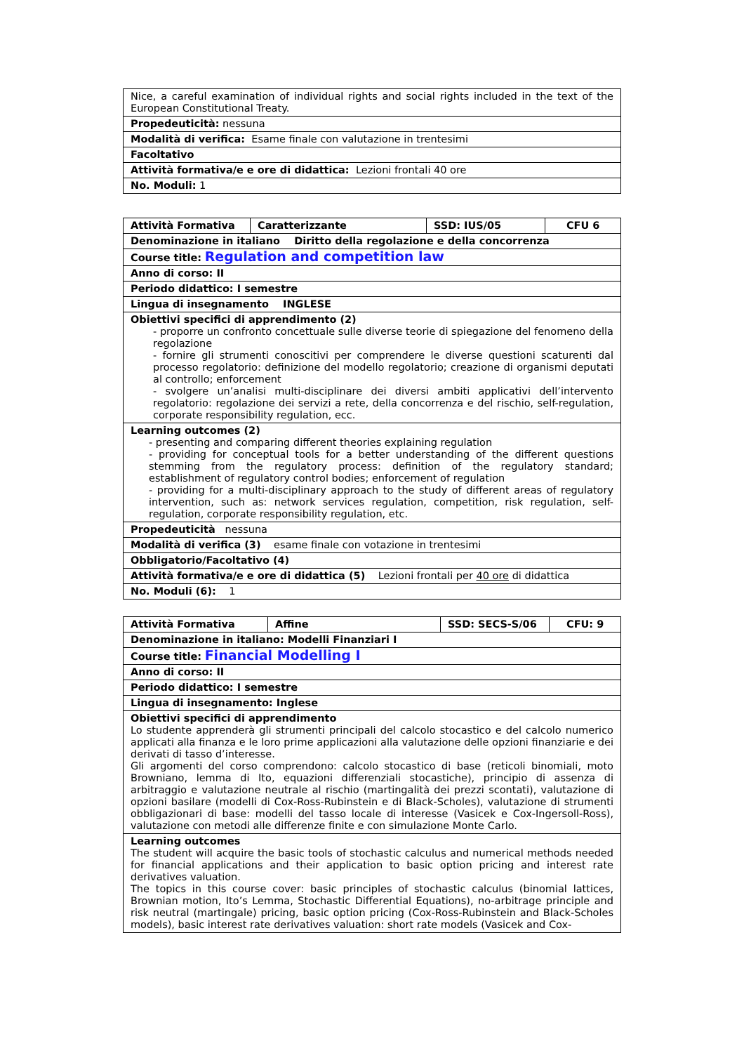| Nice, a careful examination of individual rights and social rights included in the text of the European Constitutional Treaty. |
| Propedeuticità: nessuna |
| Modalità di verifica: Esame finale con valutazione in trentesimi |
| Facoltativo |
| Attività formativa/e e ore di didattica: Lezioni frontali 40 ore |
| No. Moduli: 1 |
| Attività Formativa | Caratterizzante | SSD: IUS/05 | CFU 6 |
| Denominazione in italiano Diritto della regolazione e della concorrenza | | | |
| Course title: Regulation and competition law | | | |
| Anno di corso: II | | | |
| Periodo didattico: I semestre | | | |
| Lingua di insegnamento INGLESE | | | |
| Obiettivi specifici di apprendimento (2) - proporre un confronto concettuale sulle diverse teorie di spiegazione del fenomeno della regolazione - fornire gli strumenti conoscitivi per comprendere le diverse questioni scaturenti dal processo regolatorio: definizione del modello regolatorio; creazione di organismi deputati al controllo; enforcement - svolgere un’analisi multi-disciplinare dei diversi ambiti applicativi dell’intervento regolatorio: regolazione dei servizi a rete, della concorrenza e del rischio, self-regulation, corporate responsibility regulation, ecc. | | | |
| Learning outcomes (2) - presenting and comparing different theories explaining regulation - providing for conceptual tools for a better understanding of the different questions stemming from the regulatory process: definition of the regulatory standard; establishment of regulatory control bodies; enforcement of regulation - providing for a multi-disciplinary approach to the study of different areas of regulatory intervention, such as: network services regulation, competition, risk regulation, self-regulation, corporate responsibility regulation, etc. | | | |
| Propedeuticità nessuna | | | |
| Modalità di verifica (3) esame finale con votazione in trentesimi | | | |
| Obbligatorio/Facoltativo (4) | | | |
| Attività formativa/e e ore di didattica (5) Lezioni frontali per 40 ore di didattica | | | |
| No. Moduli (6): 1 | | | |
| Attività Formativa | Affine | SSD: SECS-S/06 | CFU: 9 |
| Denominazione in italiano: Modelli Finanziari I | | | |
| Course title: Financial Modelling I | | | |
| Anno di corso: II | | | |
| Periodo didattico: I semestre | | | |
| Lingua di insegnamento: Inglese | | | |
| Obiettivi specifici di apprendimento Lo studente apprenderà gli strumenti principali del calcolo stocastico e del calcolo numerico applicati alla finanza e le loro prime applicazioni alla valutazione delle opzioni finanziarie e dei derivati di tasso d’interesse. Gli argomenti del corso comprendono: calcolo stocastico di base (reticoli binomiali, moto Browniano, lemma di Ito, equazioni differenziali stocastiche), principio di assenza di arbitraggio e valutazione neutrale al rischio (martingalità dei prezzi scontati), valutazione di opzioni basilare (modelli di Cox-Ross-Rubinstein e di Black-Scholes), valutazione di strumenti obbligazionari di base: modelli del tasso locale di interesse (Vasicek e Cox-Ingersoll-Ross), valutazione con metodi alle differenze finite e con simulazione Monte Carlo. | | | |
| Learning outcomes The student will acquire the basic tools of stochastic calculus and numerical methods needed for financial applications and their application to basic option pricing and interest rate derivatives valuation. The topics in this course cover: basic principles of stochastic calculus (binomial lattices, Brownian motion, Ito’s Lemma, Stochastic Differential Equations), no-arbitrage principle and risk neutral (martingale) pricing, basic option pricing (Cox-Ross-Rubinstein and Black-Scholes models), basic interest rate derivatives valuation: short rate models (Vasicek and Cox- | | | |